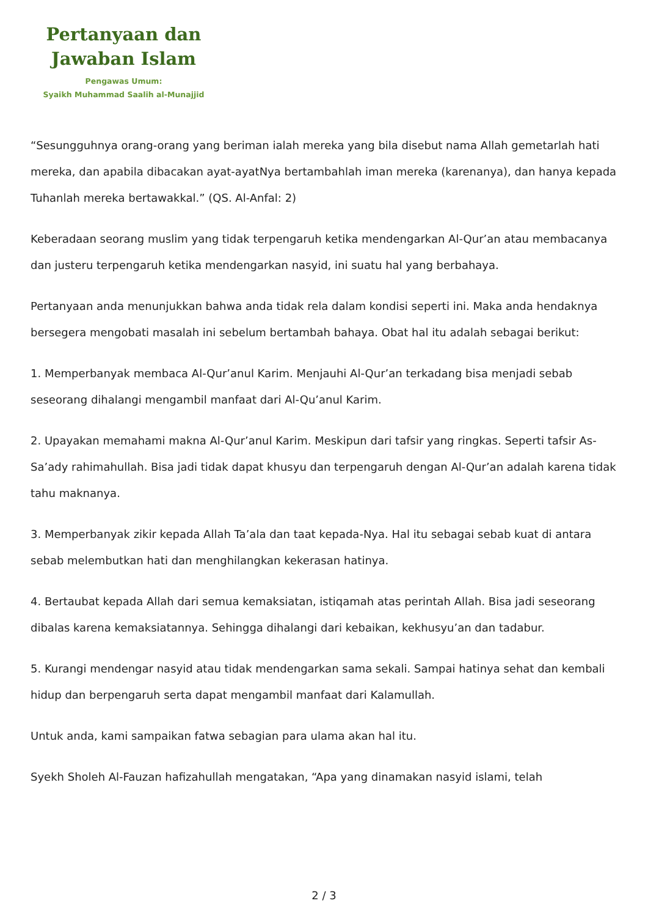Pertanyaan dan
Jawaban Islam
Pengawas Umum:
Syaikh Muhammad Saalih al-Munajjid
“Sesungguhnya orang-orang yang beriman ialah mereka yang bila disebut nama Allah gemetarlah hati mereka, dan apabila dibacakan ayat-ayatNya bertambahlah iman mereka (karenanya), dan hanya kepada Tuhanlah mereka bertawakkal.” (QS. Al-Anfal: 2)
Keberadaan seorang muslim yang tidak terpengaruh ketika mendengarkan Al-Qur’an atau membacanya dan justeru terpengaruh ketika mendengarkan nasyid, ini suatu hal yang berbahaya.
Pertanyaan anda menunjukkan bahwa anda tidak rela dalam kondisi seperti ini. Maka anda hendaknya bersegera mengobati masalah ini sebelum bertambah bahaya. Obat hal itu adalah sebagai berikut:
1. Memperbanyak membaca Al-Qur’anul Karim. Menjauhi Al-Qur’an terkadang bisa menjadi sebab seseorang dihalangi mengambil manfaat dari Al-Qu’anul Karim.
2. Upayakan memahami makna Al-Qur’anul Karim. Meskipun dari tafsir yang ringkas. Seperti tafsir As-Sa’ady rahimahullah. Bisa jadi tidak dapat khusyu dan terpengaruh dengan Al-Qur’an adalah karena tidak tahu maknanya.
3. Memperbanyak zikir kepada Allah Ta’ala dan taat kepada-Nya. Hal itu sebagai sebab kuat di antara sebab melembutkan hati dan menghilangkan kekerasan hatinya.
4. Bertaubat kepada Allah dari semua kemaksiatan, istiqamah atas perintah Allah. Bisa jadi seseorang dibalas karena kemaksiatannya. Sehingga dihalangi dari kebaikan, kekhusyu’an dan tadabur.
5. Kurangi mendengar nasyid atau tidak mendengarkan sama sekali. Sampai hatinya sehat dan kembali hidup dan berpengaruh serta dapat mengambil manfaat dari Kalamullah.
Untuk anda, kami sampaikan fatwa sebagian para ulama akan hal itu.
Syekh Sholeh Al-Fauzan hafizahullah mengatakan, “Apa yang dinamakan nasyid islami, telah
2 / 3